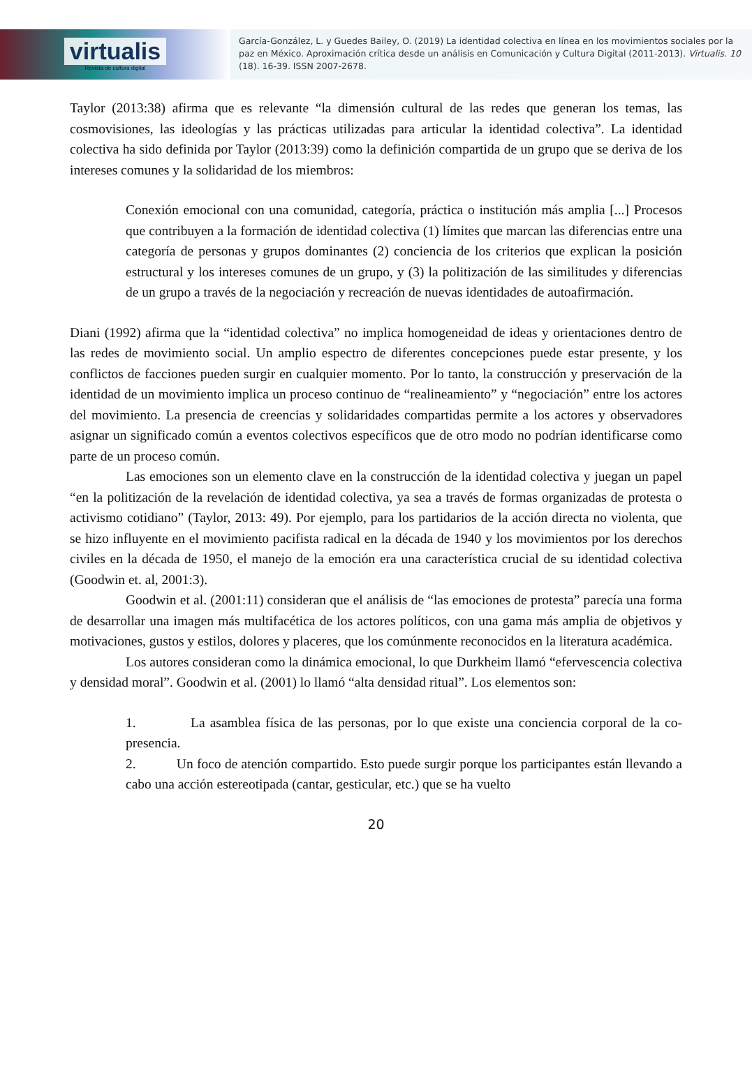virtualis
Revista de cultura digital
García-González, L. y Guedes Bailey, O. (2019) La identidad colectiva en línea en los movimientos sociales por la paz en México. Aproximación crítica desde un análisis en Comunicación y Cultura Digital (2011-2013). Virtualis. 10 (18). 16-39. ISSN 2007-2678.
Taylor (2013:38) afirma que es relevante “la dimensión cultural de las redes que generan los temas, las cosmovisiones, las ideologías y las prácticas utilizadas para articular la identidad colectiva”. La identidad colectiva ha sido definida por Taylor (2013:39) como la definición compartida de un grupo que se deriva de los intereses comunes y la solidaridad de los miembros:
Conexión emocional con una comunidad, categoría, práctica o institución más amplia [...] Procesos que contribuyen a la formación de identidad colectiva (1) límites que marcan las diferencias entre una categoría de personas y grupos dominantes (2) conciencia de los criterios que explican la posición estructural y los intereses comunes de un grupo, y (3) la politización de las similitudes y diferencias de un grupo a través de la negociación y recreación de nuevas identidades de autoafirmación.
Diani (1992) afirma que la “identidad colectiva” no implica homogeneidad de ideas y orientaciones dentro de las redes de movimiento social. Un amplio espectro de diferentes concepciones puede estar presente, y los conflictos de facciones pueden surgir en cualquier momento. Por lo tanto, la construcción y preservación de la identidad de un movimiento implica un proceso continuo de “realineamiento” y “negociación” entre los actores del movimiento. La presencia de creencias y solidaridades compartidas permite a los actores y observadores asignar un significado común a eventos colectivos específicos que de otro modo no podrían identificarse como parte de un proceso común.
Las emociones son un elemento clave en la construcción de la identidad colectiva y juegan un papel “en la politización de la revelación de identidad colectiva, ya sea a través de formas organizadas de protesta o activismo cotidiano” (Taylor, 2013: 49). Por ejemplo, para los partidarios de la acción directa no violenta, que se hizo influyente en el movimiento pacifista radical en la década de 1940 y los movimientos por los derechos civiles en la década de 1950, el manejo de la emoción era una característica crucial de su identidad colectiva (Goodwin et. al, 2001:3).
Goodwin et al. (2001:11) consideran que el análisis de “las emociones de protesta” parecía una forma de desarrollar una imagen más multifacética de los actores políticos, con una gama más amplia de objetivos y motivaciones, gustos y estilos, dolores y placeres, que los comúnmente reconocidos en la literatura académica.
Los autores consideran como la dinámica emocional, lo que Durkheim llamó “efervescencia colectiva y densidad moral”. Goodwin et al. (2001) lo llamó “alta densidad ritual”. Los elementos son:
1. La asamblea física de las personas, por lo que existe una conciencia corporal de la co-presencia.
2. Un foco de atención compartido. Esto puede surgir porque los participantes están llevando a cabo una acción estereotipada (cantar, gesticular, etc.) que se ha vuelto
20